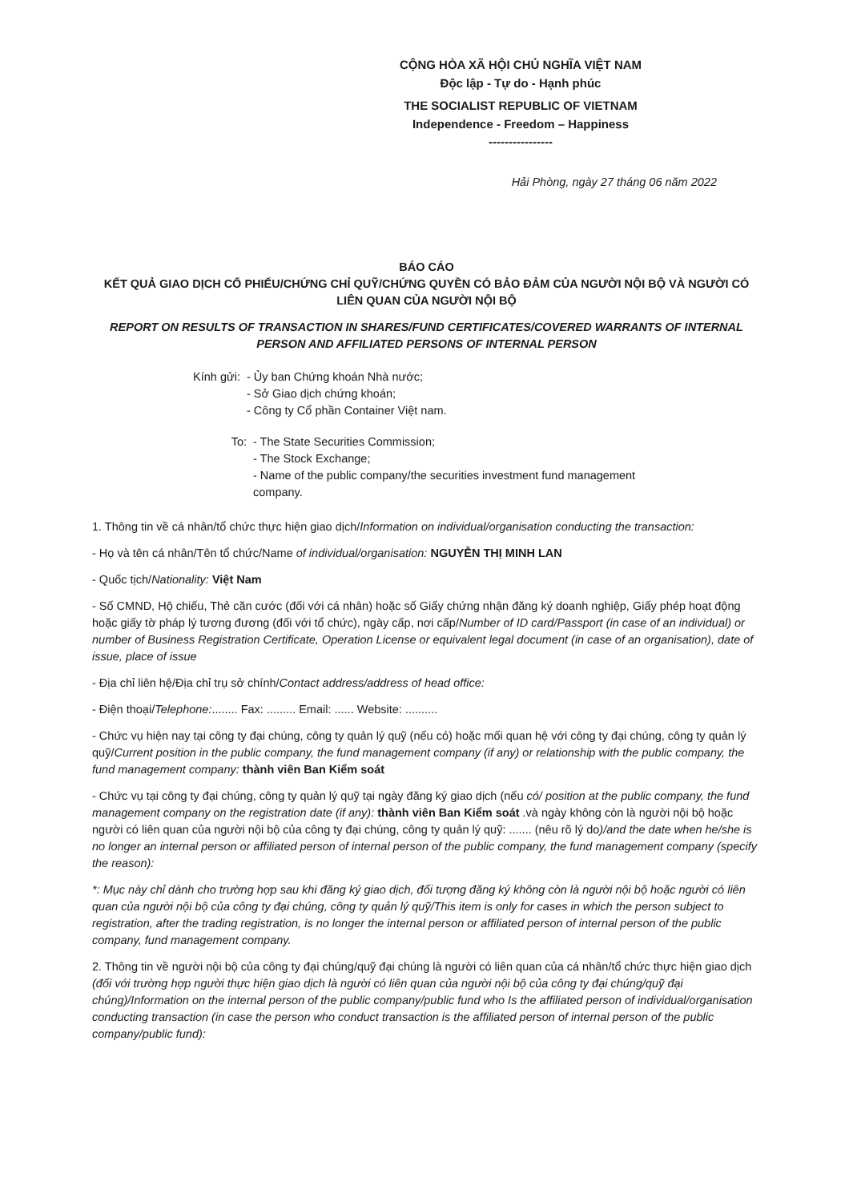CỘNG HÒA XÃ HỘI CHỦ NGHĨA VIỆT NAM
Độc lập - Tự do - Hạnh phúc
THE SOCIALIST REPUBLIC OF VIETNAM
Independence - Freedom – Happiness
----------------
Hải Phòng, ngày 27 tháng 06 năm 2022
BÁO CÁO
KẾT QUẢ GIAO DỊCH CỔ PHIẾU/CHỨNG CHỈ QUỸ/CHỨNG QUYỀN CÓ BẢO ĐẢM CỦA NGƯỜI NỘI BỘ VÀ NGƯỜI CÓ LIÊN QUAN CỦA NGƯỜI NỘI BỘ
REPORT ON RESULTS OF TRANSACTION IN SHARES/FUND CERTIFICATES/COVERED WARRANTS OF INTERNAL PERSON AND AFFILIATED PERSONS OF INTERNAL PERSON
Kính gửi:
- Ủy ban Chứng khoán Nhà nước;
- Sở Giao dịch chứng khoán;
- Công ty Cổ phần Container Việt nam.
To: - The State Securities Commission;
- The Stock Exchange;
- Name of the public company/the securities investment fund management company.
1. Thông tin về cá nhân/tổ chức thực hiện giao dịch/Information on individual/organisation conducting the transaction:
- Họ và tên cá nhân/Tên tổ chức/Name of individual/organisation: NGUYỄN THỊ MINH LAN
- Quốc tịch/Nationality: Việt Nam
- Số CMND, Hộ chiếu, Thẻ căn cước (đối với cá nhân) hoặc số Giấy chứng nhận đăng ký doanh nghiệp, Giấy phép hoạt động hoặc giấy tờ pháp lý tương đương (đối với tổ chức), ngày cấp, nơi cấp/Number of ID card/Passport (in case of an individual) or number of Business Registration Certificate, Operation License or equivalent legal document (in case of an organisation), date of issue, place of issue
- Địa chỉ liên hệ/Địa chỉ trụ sở chính/Contact address/address of head office:
- Điện thoại/Telephone:........ Fax: ......... Email: ...... Website: ..........
- Chức vụ hiện nay tại công ty đại chúng, công ty quản lý quỹ (nếu có) hoặc mối quan hệ với công ty đại chúng, công ty quản lý quỹ/Current position in the public company, the fund management company (if any) or relationship with the public company, the fund management company: thành viên Ban Kiểm soát
- Chức vụ tại công ty đại chúng, công ty quản lý quỹ tại ngày đăng ký giao dịch (nếu có/ position at the public company, the fund management company on the registration date (if any): thành viên Ban Kiểm soát .và ngày không còn là người nội bộ hoặc người có liên quan của người nội bộ của công ty đại chúng, công ty quản lý quỹ: ....... (nêu rõ lý do)/and the date when he/she is no longer an internal person or affiliated person of internal person of the public company, the fund management company (specify the reason):
*: Mục này chỉ dành cho trường hợp sau khi đăng ký giao dịch, đối tượng đăng ký không còn là người nội bộ hoặc người có liên quan của người nội bộ của công ty đại chúng, công ty quản lý quỹ/This item is only for cases in which the person subject to registration, after the trading registration, is no longer the internal person or affiliated person of internal person of the public company, fund management company.
2. Thông tin về người nội bộ của công ty đại chúng/quỹ đại chúng là người có liên quan của cá nhân/tổ chức thực hiện giao dịch (đối với trường hợp người thực hiện giao dịch là người có liên quan của người nội bộ của công ty đại chúng/quỹ đại chúng)/Information on the internal person of the public company/public fund who Is the affiliated person of individual/organisation conducting transaction (in case the person who conduct transaction is the affiliated person of internal person of the public company/public fund):